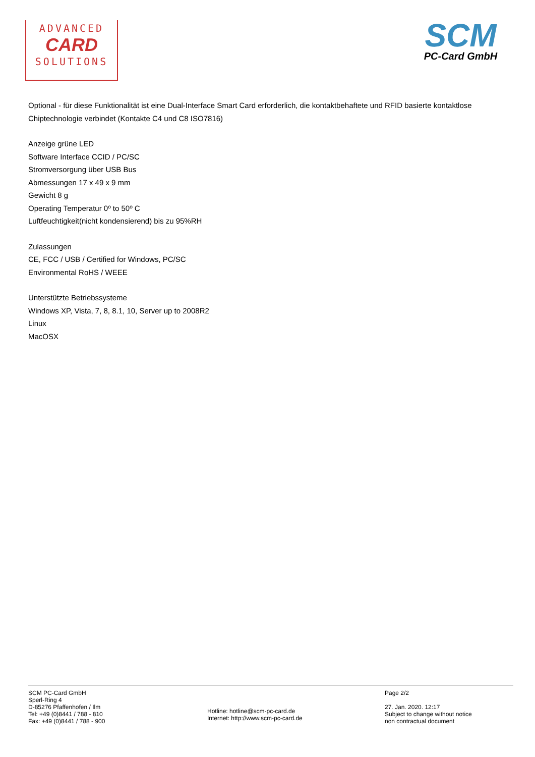ADVANCED
CARD
SOLUTIONS
SCM
PC-Card GmbH
Optional - für diese Funktionalität ist eine Dual-Interface Smart Card erforderlich, die kontaktbehaftete und RFID basierte kontaktlose Chiptechnologie verbindet (Kontakte C4 und C8 ISO7816)
Anzeige grüne LED
Software Interface CCID / PC/SC
Stromversorgung über USB Bus
Abmessungen 17 x 49 x 9 mm
Gewicht 8 g
Operating Temperatur 0º to 50º C
Luftfeuchtigkeit(nicht kondensierend) bis zu 95%RH
Zulassungen
CE, FCC / USB / Certified for Windows, PC/SC
Environmental RoHS / WEEE
Unterstützte Betriebssysteme
Windows XP, Vista, 7, 8, 8.1, 10, Server up to 2008R2
Linux
MacOSX
SCM PC-Card GmbH
Sperl-Ring 4
D-85276 Pfaffenhofen / Ilm
Tel: +49 (0)8441 / 788 - 810
Fax: +49 (0)8441 / 788 - 900
Hotline: hotline@scm-pc-card.de
Internet: http://www.scm-pc-card.de
Page 2/2
27. Jan. 2020. 12:17
Subject to change without notice
non contractual document